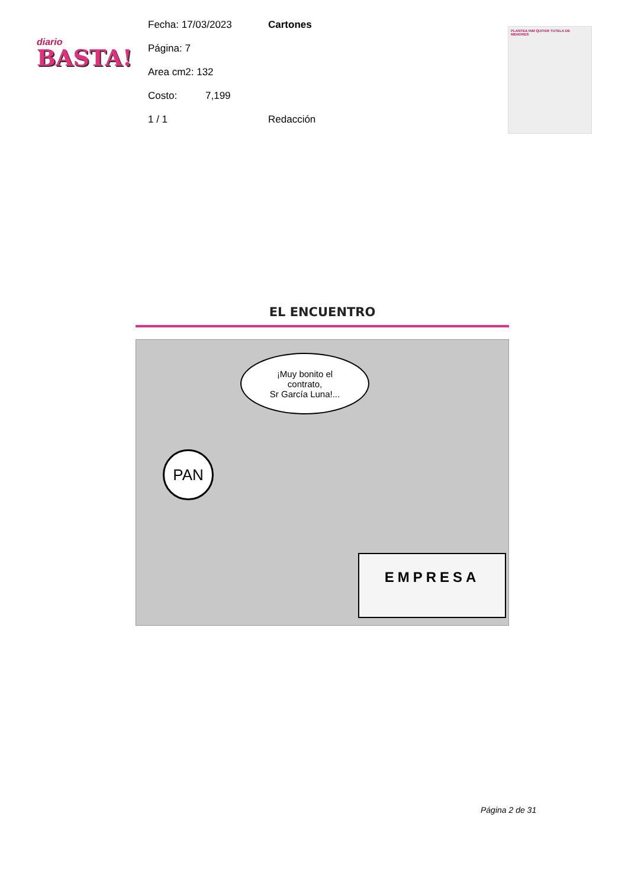diario
BASTA!
Fecha: 17/03/2023 Cartones
Página: 7
Area cm2: 132
Costo: 7,199
1 / 1 Redacción
PLANTEA INM QUITAR TUTELA DE MENORES
EL ENCUENTRO
¡Muy bonito el
contrato,
Sr García Luna!...
PAN
EMPRESA
Página 2 de 31